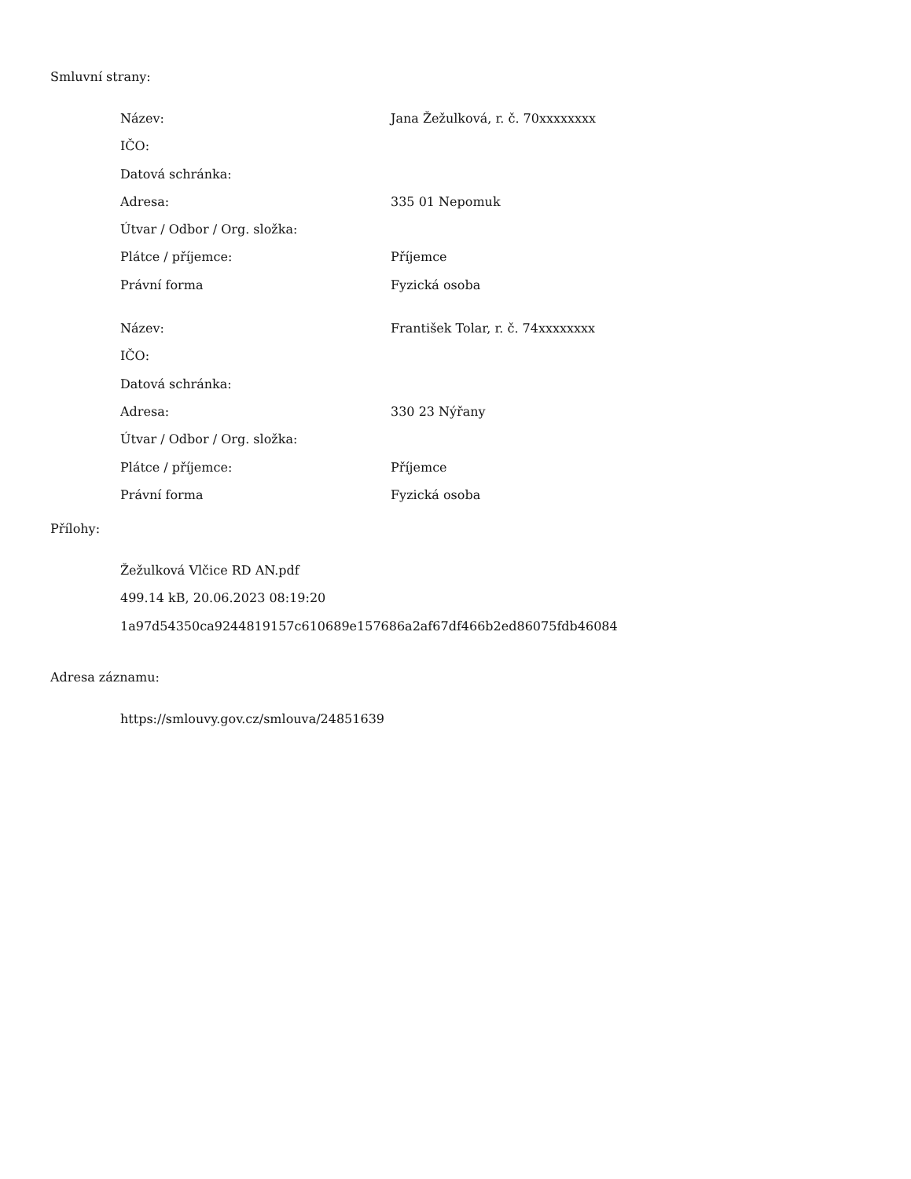Smluvní strany:
| Název: | Jana Žežulková, r. č. 70xxxxxxxx |
| IČO: | |
| Datová schránka: | |
| Adresa: | 335 01 Nepomuk |
| Útvar / Odbor / Org. složka: | |
| Plátce / příjemce: | Příjemce |
| Právní forma | Fyzická osoba |
| Název: | František Tolar, r. č. 74xxxxxxxx |
| IČO: | |
| Datová schránka: | |
| Adresa: | 330 23 Nýřany |
| Útvar / Odbor / Org. složka: | |
| Plátce / příjemce: | Příjemce |
| Právní forma | Fyzická osoba |
Přílohy:
Žežulková Vlčice RD AN.pdf
499.14 kB, 20.06.2023 08:19:20
1a97d54350ca9244819157c610689e157686a2af67df466b2ed86075fdb46084
Adresa záznamu:
https://smlouvy.gov.cz/smlouva/24851639